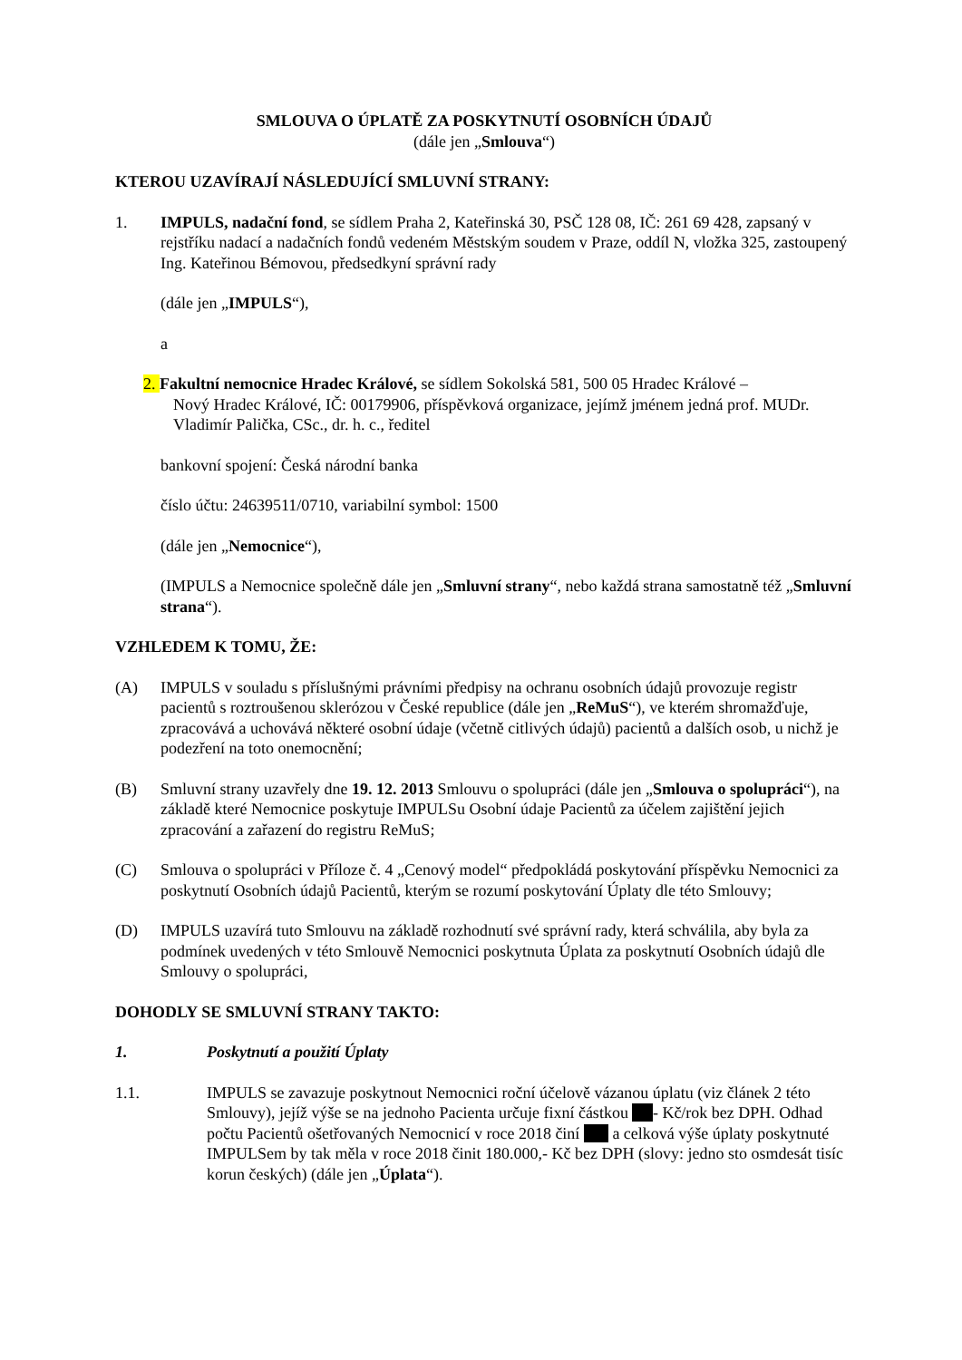SMLOUVA O ÚPLATĚ ZA POSKYTNUTÍ OSOBNÍCH ÚDAJŮ
(dále jen „Smlouva“)
KTEROU UZAVÍRAJÍ NÁSLEDUJÍCÍ SMLUVNÍ STRANY:
1. IMPULS, nadační fond, se sídlem Praha 2, Kateřinská 30, PSČ 128 08, IČ: 261 69 428, zapsaný v rejstříku nadací a nadačních fondů vedeném Městským soudem v Praze, oddíl N, vložka 325, zastoupený Ing. Kateřinou Bémovou, předsedkyní správní rady
(dále jen „IMPULS“),
a
2. Fakultní nemocnice Hradec Králové, se sídlem Sokolská 581, 500 05 Hradec Králové –
Nový Hradec Králové, IČ: 00179906, příspěvková organizace, jejímž jménem jedná prof. MUDr. Vladimír Palička, CSc., dr. h. c., ředitel
bankovní spojení: Česká národní banka
číslo účtu: 24639511/0710, variabilní symbol: 1500
(dále jen „Nemocnice“),
(IMPULS a Nemocnice společně dále jen „Smluvní strany“, nebo každá strana samostatně též „Smluvní strana“).
VZHLEDEM K TOMU, ŽE:
(A) IMPULS v souladu s příslušnými právními předpisy na ochranu osobních údajů provozuje registr pacientů s roztroušenou sklerózou v České republice (dále jen „ReMuS“), ve kterém shromažďuje, zpracovává a uchovává některé osobní údaje (včetně citlivých údajů) pacientů a dalších osob, u nichž je podezření na toto onemocnění;
(B) Smluvní strany uzavřely dne 19. 12. 2013 Smlouvu o spolupráci (dále jen „Smlouva o spolupráci“), na základě které Nemocnice poskytuje IMPULSu Osobní údaje Pacientů za účelem zajištění jejich zpracování a zařazení do registru ReMuS;
(C) Smlouva o spolupráci v Příloze č. 4 „Cenový model“ předpokládá poskytování příspěvku Nemocnici za poskytnutí Osobních údajů Pacientů, kterým se rozumí poskytování Úplaty dle této Smlouvy;
(D) IMPULS uzavírá tuto Smlouvu na základě rozhodnutí své správní rady, která schválila, aby byla za podmínek uvedených v této Smlouvě Nemocnici poskytnuta Úplata za poskytnutí Osobních údajů dle Smlouvy o spolupráci,
DOHODLY SE SMLUVNÍ STRANY TAKTO:
1. Poskytnutí a použití Úplaty
1.1. IMPULS se zavazuje poskytnout Nemocnici roční účelově vázanou úplatu (viz článek 2 této Smlouvy), jejíž výše se na jednoho Pacienta určuje fixní částkou - Kč/rok bez DPH. Odhad počtu Pacientů ošetřovaných Nemocnicí v roce 2018 činí a celková výše úplaty poskytnuté IMPULSem by tak měla v roce 2018 činit 180.000,- Kč bez DPH (slovy: jedno sto osmdesát tisíc korun českých) (dále jen „Úplata“).